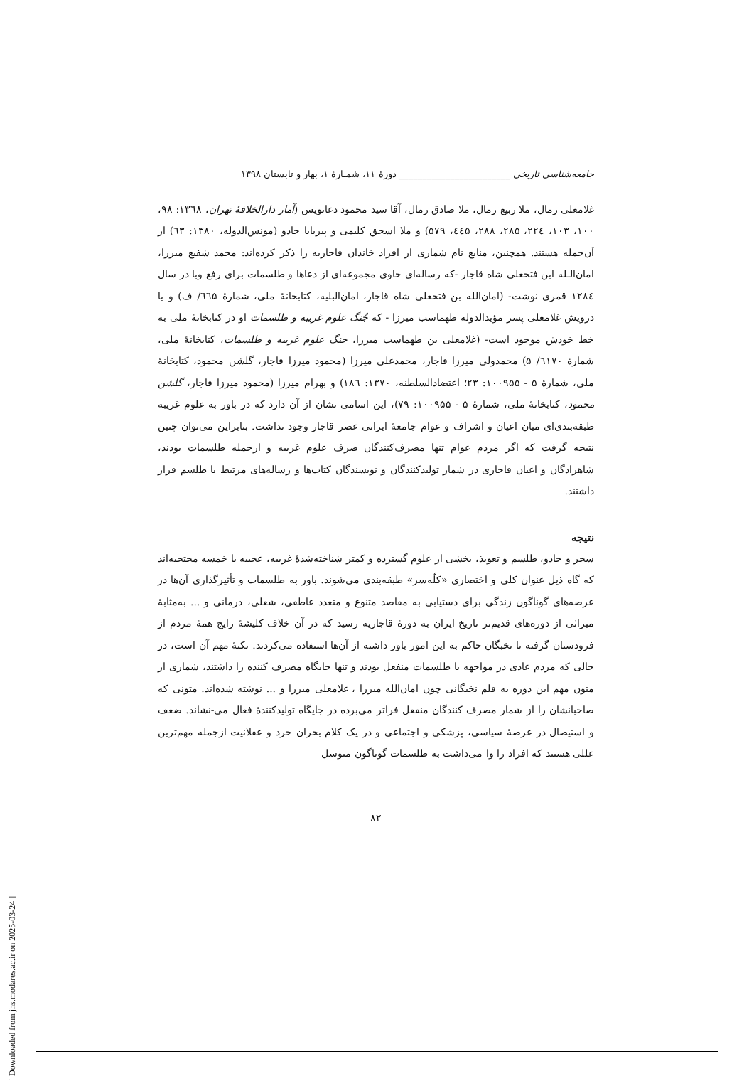جامعه‌شناسی تاریخی ________________________ دورۀ ۱۱، شمـارۀ ۱، بهار و تابستان ۱۳۹۸
غلامعلی رمال، ملا ربیع رمال، ملا صادق رمال، آقا سید محمود دعانویس (آمار دارالخلافۀ تهران، ۱۳٦۸: ۹۸، ۱۰۰، ۱۰۳، ۲۲٤، ۲۸۵، ۲۸۸، ٤٤۵، ۵۷۹) و ملا اسحق کلیمی و پیربابا جادو (مونس‌الدوله، ۱۳۸۰: ٦۳) از آن‌جمله هستند. همچنین، منابع نام شماری از افراد خاندان قاجاریه را ذکر کرده‌اند: محمد شفیع میرزا، امان‌الـله ابن فتحعلی شاه قاجار -که رساله‌ای حاوی مجموعه‌ای از دعاها و طلسمات برای رفع وبا در سال ۱۲۸٤ قمری نوشت- (امان‌الله بن فتحعلی شاه قاجار، امان‌البلیه، کتابخانۀ ملی، شمارۀ ٦٦۵/ ف) و یا درویش غلامعلی پسر مؤیدالدوله طهماسب میرزا - که جُنگ علوم غریبه و طلسمات او در کتابخانۀ ملی به خط خودش موجود است- (غلامعلی بن طهماسب میرزا، جنگ علوم غریبه و طلسمات، کتابخانۀ ملی، شمارۀ ٦۱۷۰/ ۵) محمدولی میرزا قاجار، محمدعلی میرزا (محمود میرزا قاجار، گلشن محمود، کتابخانۀ ملی، شمارۀ ۵ - ۱۰۰۹۵۵: ۲۳؛ اعتضادالسلطنه، ۱۳۷۰: ۱۸٦) و بهرام میرزا (محمود میرزا قاجار، گلشن محمود، کتابخانۀ ملی، شمارۀ ۵ - ۱۰۰۹۵۵: ۷۹)، این اسامی نشان از آن دارد که در باور به علوم غریبه طبقه‌بندی‌ای میان اعیان و اشراف و عوام جامعۀ ایرانی عصر قاجار وجود نداشت. بنابراین می‌توان چنین نتیجه گرفت که اگر مردم عوام تنها مصرف‌کنندگان صرف علوم غریبه و ازجمله طلسمات بودند، شاهزادگان و اعیان قاجاری در شمار تولیدکنندگان و نویسندگان کتاب‌ها و رساله‌های مرتبط با طلسم قرار داشتند.
نتیجه
سحر و جادو، طلسم و تعویذ، بخشی از علوم گسترده و کمتر شناخته‌شدۀ غریبه، عجیبه یا خمسه محتجبه‌اند که گاه ذیل عنوان کلی و اختصاری «کلّه‌سر» طبقه‌بندی می‌شوند. باور به طلسمات و تأثیرگذاری آن‌ها در عرصه‌های گوناگون زندگی برای دستیابی به مقاصد متنوع و متعدد عاطفی، شغلی، درمانی و ... به‌مثابۀ میراثی از دوره‌های قدیم‌تر تاریخ ایران به دورۀ قاجاریه رسید که در آن خلاف کلیشۀ رایج همۀ مردم از فرودستان گرفته تا نخبگان حاکم به این امور باور داشته از آن‌ها استفاده می‌کردند. نکتۀ مهم آن است، در حالی که مردم عادی در مواجهه با طلسمات منفعل بودند و تنها جایگاه مصرف کننده را داشتند، شماری از متون مهم این دوره به قلم نخبگانی چون امان‌الله میرزا ، غلامعلی میرزا و ... نوشته شده‌اند. متونی که صاحبانشان را از شمار مصرف کنندگان منفعل فراتر می‌برده در جایگاه تولیدکنندۀ فعال می-نشاند. ضعف و استیصال در عرصۀ سیاسی، پزشکی و اجتماعی و در یک کلام بحران خرد و عقلانیت ازجمله مهم‌ترین عللی هستند که افراد را وا می‌داشت به طلسمات گوناگون متوسل
۸۲
[ Downloaded from jhs.modares.ac.ir on 2025-03-24 ]